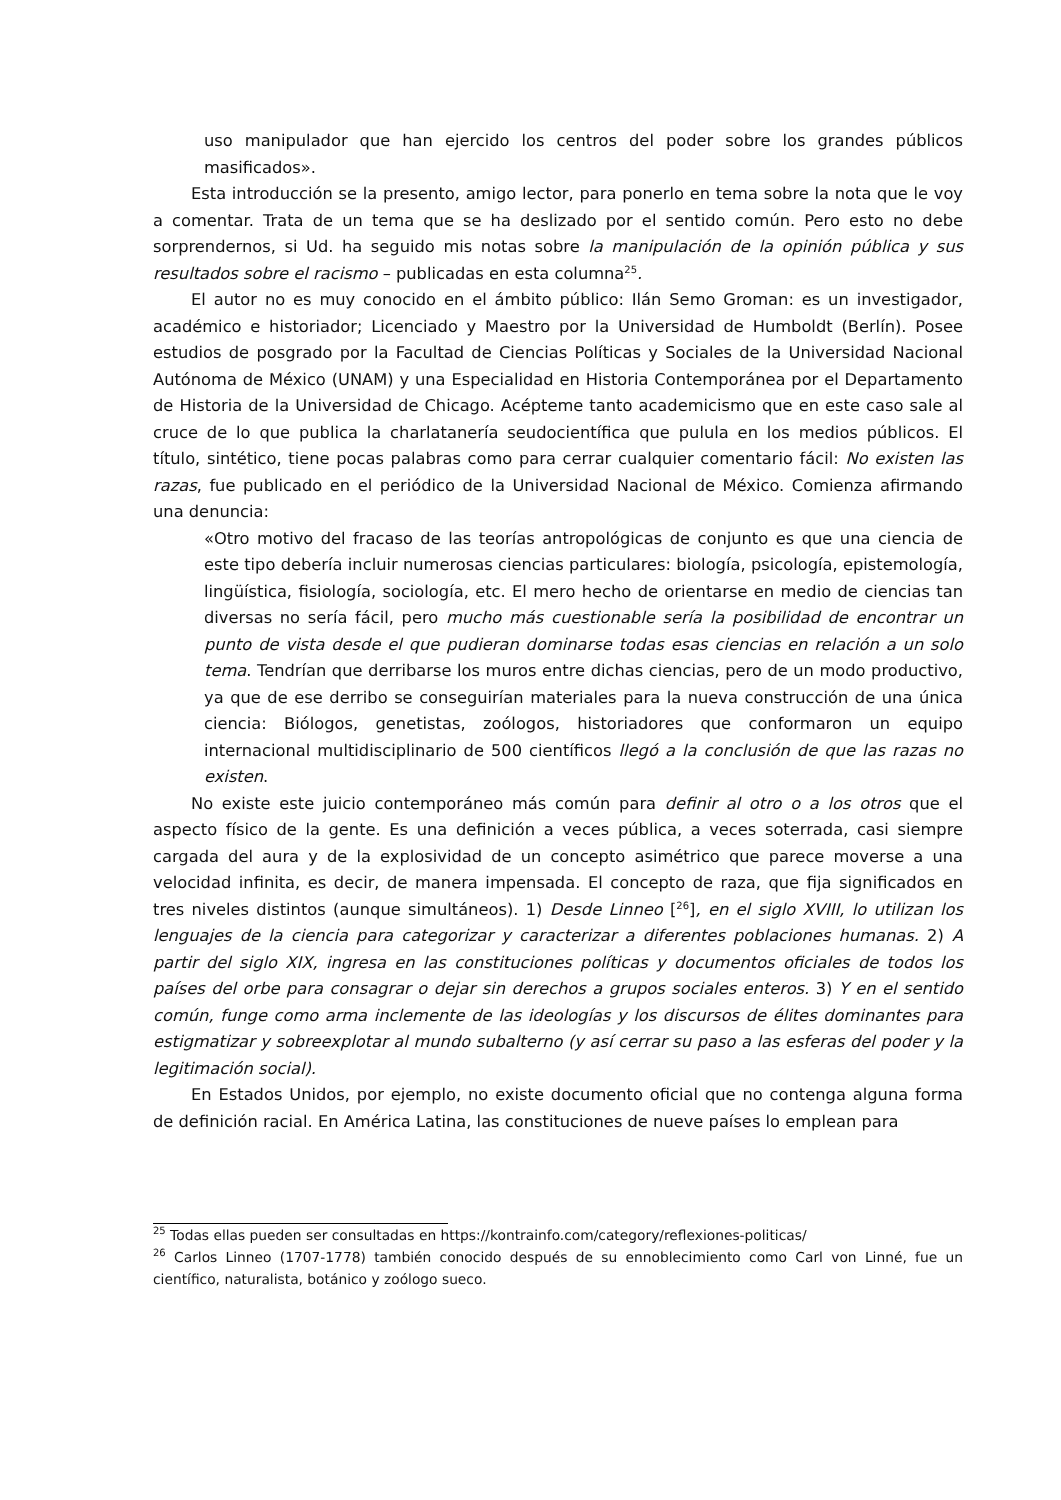uso manipulador que han ejercido los centros del poder sobre los grandes públicos masificados».
Esta introducción se la presento, amigo lector, para ponerlo en tema sobre la nota que le voy a comentar. Trata de un tema que se ha deslizado por el sentido común. Pero esto no debe sorprendernos, si Ud. ha seguido mis notas sobre la manipulación de la opinión pública y sus resultados sobre el racismo – publicadas en esta columna<sup>25</sup>.
El autor no es muy conocido en el ámbito público: Ilán Semo Groman: es un investigador, académico e historiador; Licenciado y Maestro por la Universidad de Humboldt (Berlín). Posee estudios de posgrado por la Facultad de Ciencias Políticas y Sociales de la Universidad Nacional Autónoma de México (UNAM) y una Especialidad en Historia Contemporánea por el Departamento de Historia de la Universidad de Chicago. Acépteme tanto academicismo que en este caso sale al cruce de lo que publica la charlatanería seudocientífica que pulula en los medios públicos. El título, sintético, tiene pocas palabras como para cerrar cualquier comentario fácil: No existen las razas, fue publicado en el periódico de la Universidad Nacional de México. Comienza afirmando una denuncia:
«Otro motivo del fracaso de las teorías antropológicas de conjunto es que una ciencia de este tipo debería incluir numerosas ciencias particulares: biología, psicología, epistemología, lingüística, fisiología, sociología, etc. El mero hecho de orientarse en medio de ciencias tan diversas no sería fácil, pero mucho más cuestionable sería la posibilidad de encontrar un punto de vista desde el que pudieran dominarse todas esas ciencias en relación a un solo tema. Tendrían que derribarse los muros entre dichas ciencias, pero de un modo productivo, ya que de ese derribo se conseguirían materiales para la nueva construcción de una única ciencia: Biólogos, genetistas, zoólogos, historiadores que conformaron un equipo internacional multidisciplinario de 500 científicos llegó a la conclusión de que las razas no existen.
No existe este juicio contemporáneo más común para definir al otro o a los otros que el aspecto físico de la gente. Es una definición a veces pública, a veces soterrada, casi siempre cargada del aura y de la explosividad de un concepto asimétrico que parece moverse a una velocidad infinita, es decir, de manera impensada. El concepto de raza, que fija significados en tres niveles distintos (aunque simultáneos). 1) Desde Linneo [<sup>26</sup>], en el siglo XVIII, lo utilizan los lenguajes de la ciencia para categorizar y caracterizar a diferentes poblaciones humanas. 2) A partir del siglo XIX, ingresa en las constituciones políticas y documentos oficiales de todos los países del orbe para consagrar o dejar sin derechos a grupos sociales enteros. 3) Y en el sentido común, funge como arma inclemente de las ideologías y los discursos de élites dominantes para estigmatizar y sobreexplotar al mundo subalterno (y así cerrar su paso a las esferas del poder y la legitimación social).
En Estados Unidos, por ejemplo, no existe documento oficial que no contenga alguna forma de definición racial. En América Latina, las constituciones de nueve países lo emplean para
<sup>25</sup> Todas ellas pueden ser consultadas en https://kontrainfo.com/category/reflexiones-politicas/
<sup>26</sup> Carlos Linneo (1707-1778) también conocido después de su ennoblecimiento como Carl von Linné, fue un científico, naturalista, botánico y zoólogo sueco.